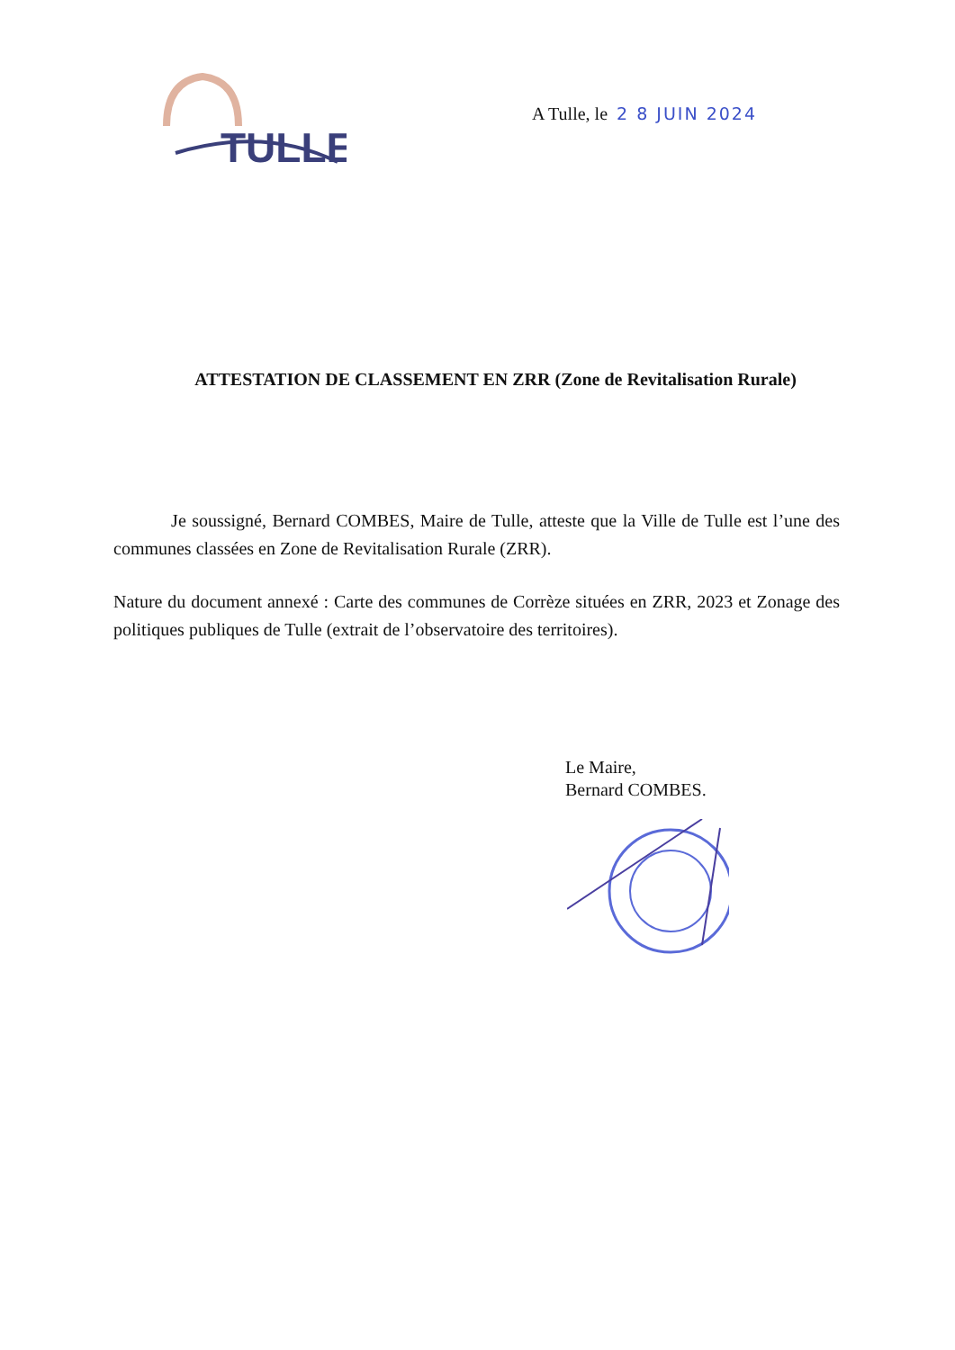TULLE
A Tulle, le 2 8 JUIN 2024
ATTESTATION DE CLASSEMENT EN ZRR (Zone de Revitalisation Rurale)
Je soussigné, Bernard COMBES, Maire de Tulle, atteste que la Ville de Tulle est l’une des communes classées en Zone de Revitalisation Rurale (ZRR).
Nature du document annexé : Carte des communes de Corrèze situées en ZRR, 2023 et Zonage des politiques publiques de Tulle (extrait de l’observatoire des territoires).
Le Maire,
Bernard COMBES.